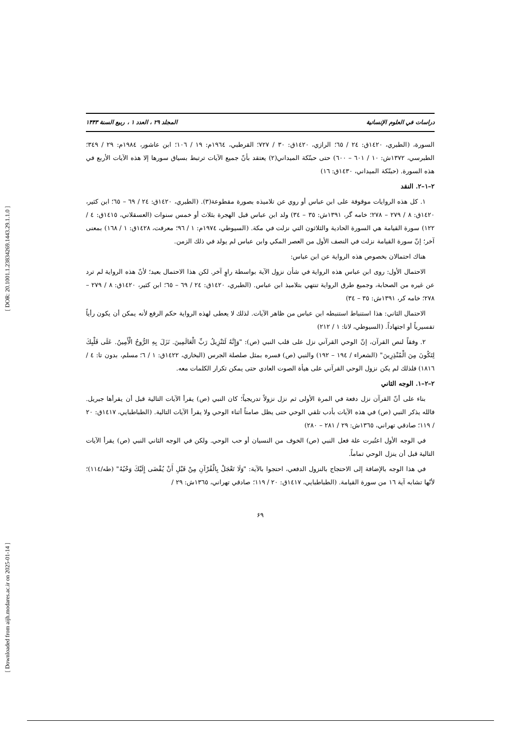[ DOR: 20.1001.1.23834269.1443.29.1.1.0 ]
[ Downloaded from aijh.modares.ac.ir on 2025-01-14 ]
دراسات في العلوم الإنسانية المجلد ٢٩ ، العدد ١ ، ربيع السنة ١۴۴٣
السورة، (الطبري، ١٤٢٠ق: ٢٤ / ٦٥؛ الرازي، ١٤٢٠ق: ٣٠ / ٧٢٧؛ القرطبي، ١٩٦٤م: ١٩ / ١٠٦؛ ابن عاشور، ١٩٨٤م: ٢٩ / ٣٤٩؛ الطبرسي، ١٣٧٢ش: ١٠ / ٦٠١ – ٦٠٠) حتى حبنّكة الميداني(٢) يعتقد بأنّ جميع الآيات ترتبط بسياق سورها إلا هذه الآيات الأربع في هذه السورة. (حبنّكة الميداني، ١٤٣٠ق: ١٦)
٢–١–٢. النقد
١. كل هذه الروايات موقوفة على ابن عباس أو روي عن تلاميذه بصورة مقطوعة(٣). (الطبري، ١٤٢٠ق: ٢٤ / ٦٩ – ٦٥؛ ابن كثير، ١٤٢٠ق: ٨ / ٢٧٩ – ٢٧٨؛ خامه گر، ١٣٩١ش: ٣٥ – ٣٤) ولد ابن عباس قبل الهجرة بثلاث أو خمس سنوات (العسقلاني، ١٤١٥ق: ٤ / ١٢٢) سورة القيامة هي السورة الحادية والثلاثون التي نزلت في مكة. (السيوطي، ١٩٧٤م: ١ / ٩٦؛ معرفت، ١٤٢٨ق: ١ / ١٦٨) بمعنى آخر؛ إنّ سورة القيامة نزلت في النصف الأول من العصر المكي وابن عباس لم يولد في ذلك الزمن.
هناك احتمالان بخصوص هذه الرواية عن ابن عباس:
الاحتمال الأول: روى ابن عباس هذه الرواية في شأن نزول الآية بواسطة راوٍ آخر. لكن هذا الاحتمال بعيد؛ لأنّ هذه الرواية لم ترد عن غيره من الصحابة، وجميع طرق الرواية تنتهي بتلاميذ ابن عباس. (الطبري، ١٤٢٠ق: ٢٤ / ٦٩ – ٦٥؛ ابن كثير، ١٤٢٠ق: ٨ / ٢٧٩ – ٢٧٨؛ خامه كر، ١٣٩١ش: ٣٥ – ٣٤)
الاحتمال الثاني: هذا استنباط استنبطه ابن عباس من ظاهر الآيات. لذلك لا يعطى لهذه الرواية حكم الرفع لأنه يمكن أن يكون رأياً تفسيرياً أو اجتهاداً. (السيوطي، لاتا: ١ / ٢١٢)
٢. وفقاً لنص القرآن، إنّ الوحي القرآني نزل على قلب النبي (ص): "وَإِنَّهُ لَتَنْزِيلُ رَبِّ الْعَالَمِينَ. نَزَلَ بِهِ الرُّوحُ الْأَمِينُ. عَلَى قَلْبِكَ لِتَكُونَ مِنَ الْمُنْذِرِينَ" (الشعراء / ١٩٤ – ١٩٢) والنبي (ص) فسره بمثل صلصلة الجرس (البخاري، ١٤٢٢ق: ١ / ٦؛ مسلم، بدون تا: ٤ / ١٨١٦) فلذلك لم يكن نزول الوحي القرآني على هيأة الصوت العادي حتى يمكن تكرار الكلمات معه.
٢–٢–١. الوجه الثاني
بناء على أنّ القرآن نزل دفعة في المرة الأولى ثم نزل نزولاً تدريجياً؛ كان النبي (ص) يقرأ الآيات التالية قبل أن يقرأها جبريل. فالله يذكر النبي (ص) في هذه الآيات بأدب تلقي الوحي حتى يظل صامتاً أثناء الوحي ولا يقرأ الآيات التالية. (الطباطبايي، ١٤١٧ق: ٢٠ / ١١٩؛ صادقي تهراني، ١٣٦٥ش: ٢٩ / ٢٨١ – ٢٨٠)
في الوجه الأول اعتُبرت علة فعل النبي (ص) الخوف من النسيان أو حب الوحي. ولكن في الوجه الثاني النبي (ص) يقرأ الآيات التالية قبل أن ينزل الوحي تماماً.
في هذا الوجه بالإضافة إلى الاحتجاج بالنزول الدفعي، احتجوا بالآية: "وَلَا تَعْجَلْ بِالْقُرْآنِ مِنْ قَبْلِ أَنْ يُقْضَى إِلَيْكَ وَحْيُهُ" (طه/١١٤)؛ لأنّها تشابه آية ١٦ من سورة القيامة. (الطباطبايي، ١٤١٧ق: ٢٠ / ١١٩؛ صادقي تهراني، ١٣٦٥ش: ٢٩ /
۶٩